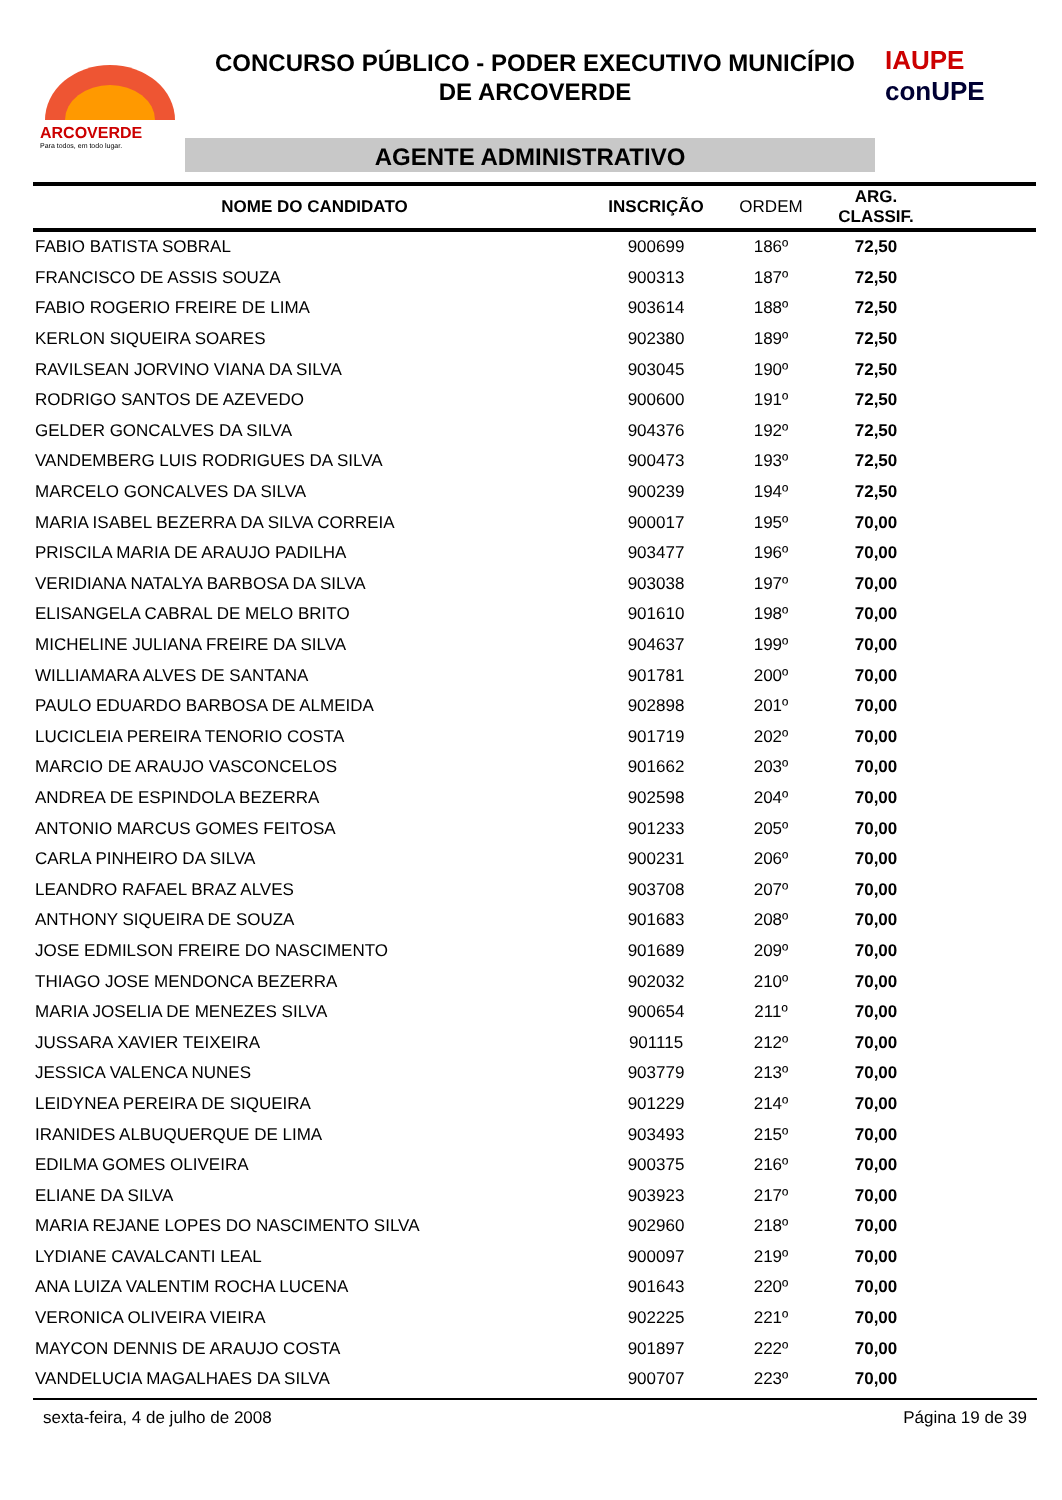ARCOVERDE
Para todos, em todo lugar.
CONCURSO PÚBLICO - PODER EXECUTIVO MUNICÍPIO
DE ARCOVERDE
AGENTE ADMINISTRATIVO
IAUPE
conUPE
| NOME DO CANDIDATO | INSCRIÇÃO | ORDEM | ARG. CLASSIF. | |
| --- | --- | --- | --- | --- |
| FABIO BATISTA SOBRAL | 900699 | 186º | 72,50 | |
| FRANCISCO DE ASSIS SOUZA | 900313 | 187º | 72,50 | |
| FABIO ROGERIO FREIRE DE LIMA | 903614 | 188º | 72,50 | |
| KERLON SIQUEIRA SOARES | 902380 | 189º | 72,50 | |
| RAVILSEAN JORVINO VIANA DA SILVA | 903045 | 190º | 72,50 | |
| RODRIGO SANTOS DE AZEVEDO | 900600 | 191º | 72,50 | |
| GELDER GONCALVES DA SILVA | 904376 | 192º | 72,50 | |
| VANDEMBERG LUIS RODRIGUES DA SILVA | 900473 | 193º | 72,50 | |
| MARCELO GONCALVES DA SILVA | 900239 | 194º | 72,50 | |
| MARIA ISABEL BEZERRA DA SILVA CORREIA | 900017 | 195º | 70,00 | |
| PRISCILA MARIA DE ARAUJO PADILHA | 903477 | 196º | 70,00 | |
| VERIDIANA NATALYA BARBOSA DA SILVA | 903038 | 197º | 70,00 | |
| ELISANGELA CABRAL DE MELO BRITO | 901610 | 198º | 70,00 | |
| MICHELINE JULIANA FREIRE DA SILVA | 904637 | 199º | 70,00 | |
| WILLIAMARA ALVES DE SANTANA | 901781 | 200º | 70,00 | |
| PAULO EDUARDO BARBOSA DE ALMEIDA | 902898 | 201º | 70,00 | |
| LUCICLEIA PEREIRA TENORIO COSTA | 901719 | 202º | 70,00 | |
| MARCIO DE ARAUJO VASCONCELOS | 901662 | 203º | 70,00 | |
| ANDREA DE ESPINDOLA BEZERRA | 902598 | 204º | 70,00 | |
| ANTONIO MARCUS GOMES FEITOSA | 901233 | 205º | 70,00 | |
| CARLA PINHEIRO DA SILVA | 900231 | 206º | 70,00 | |
| LEANDRO RAFAEL BRAZ ALVES | 903708 | 207º | 70,00 | |
| ANTHONY SIQUEIRA DE SOUZA | 901683 | 208º | 70,00 | |
| JOSE EDMILSON FREIRE DO NASCIMENTO | 901689 | 209º | 70,00 | |
| THIAGO JOSE MENDONCA BEZERRA | 902032 | 210º | 70,00 | |
| MARIA JOSELIA DE MENEZES SILVA | 900654 | 211º | 70,00 | |
| JUSSARA XAVIER TEIXEIRA | 901115 | 212º | 70,00 | |
| JESSICA VALENCA NUNES | 903779 | 213º | 70,00 | |
| LEIDYNEA PEREIRA DE SIQUEIRA | 901229 | 214º | 70,00 | |
| IRANIDES ALBUQUERQUE DE LIMA | 903493 | 215º | 70,00 | |
| EDILMA GOMES OLIVEIRA | 900375 | 216º | 70,00 | |
| ELIANE DA SILVA | 903923 | 217º | 70,00 | |
| MARIA REJANE LOPES DO NASCIMENTO SILVA | 902960 | 218º | 70,00 | |
| LYDIANE CAVALCANTI LEAL | 900097 | 219º | 70,00 | |
| ANA LUIZA VALENTIM ROCHA LUCENA | 901643 | 220º | 70,00 | |
| VERONICA OLIVEIRA VIEIRA | 902225 | 221º | 70,00 | |
| MAYCON DENNIS DE ARAUJO COSTA | 901897 | 222º | 70,00 | |
| VANDELUCIA MAGALHAES DA SILVA | 900707 | 223º | 70,00 | |
sexta-feira, 4 de julho de 2008 Página 19 de 39